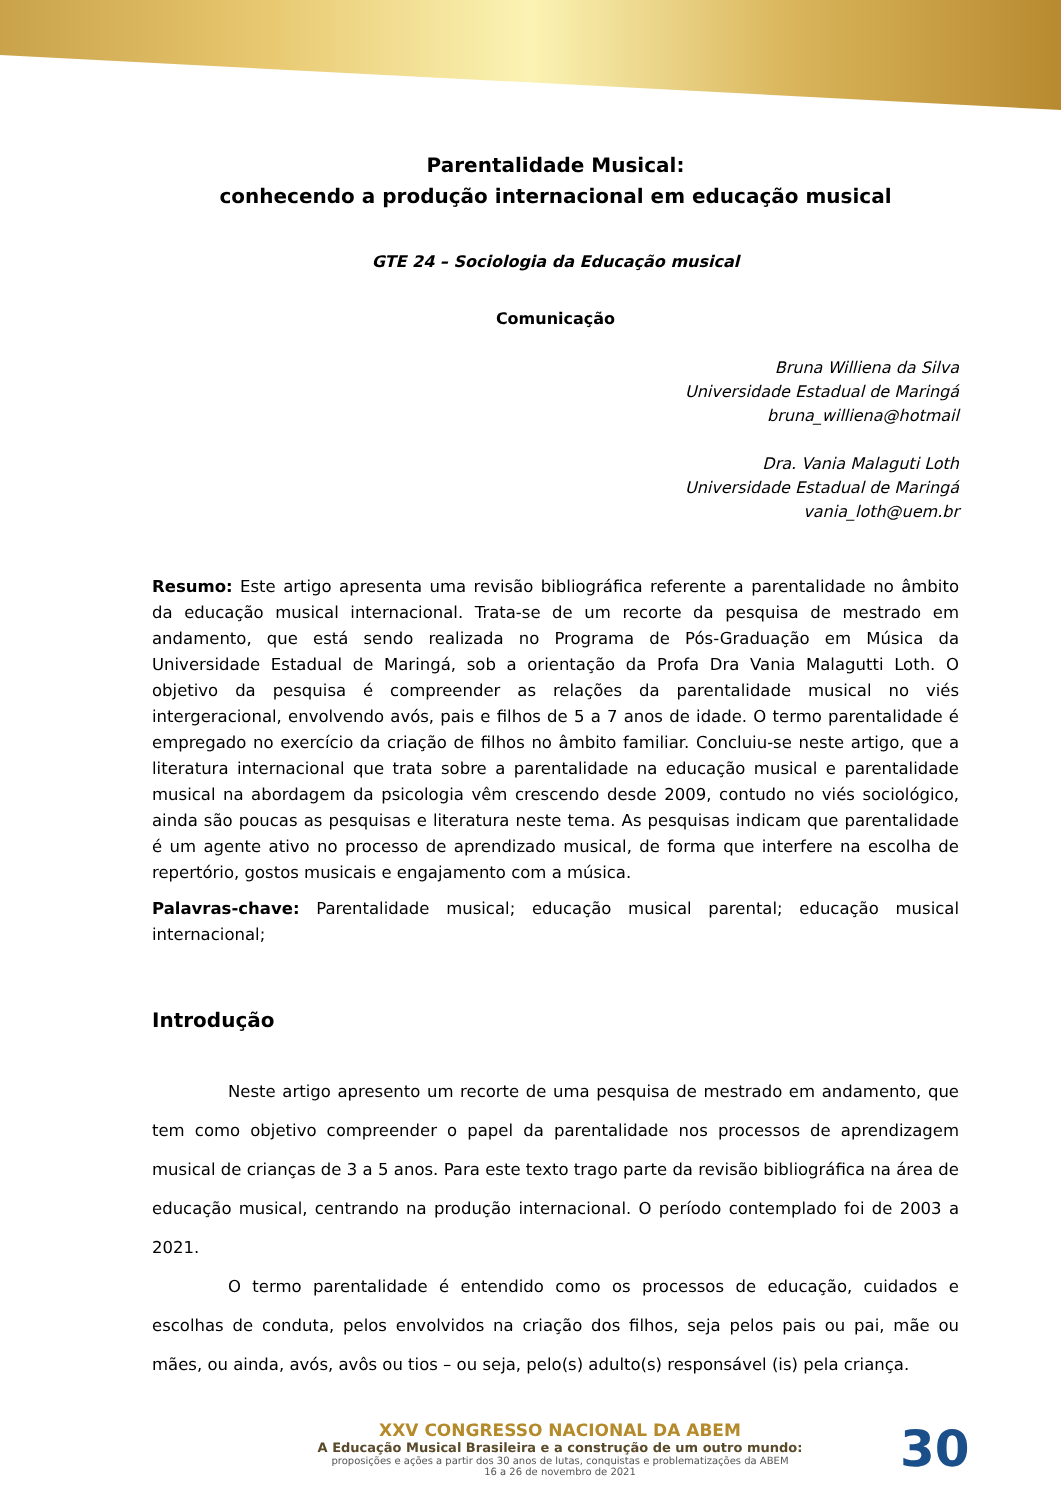Parentalidade Musical:
conhecendo a produção internacional em educação musical
GTE 24 – Sociologia da Educação musical
Comunicação
Bruna Williena da Silva
Universidade Estadual de Maringá
bruna_williena@hotmail
Dra. Vania Malaguti Loth
Universidade Estadual de Maringá
vania_loth@uem.br
Resumo: Este artigo apresenta uma revisão bibliográfica referente a parentalidade no âmbito da educação musical internacional. Trata-se de um recorte da pesquisa de mestrado em andamento, que está sendo realizada no Programa de Pós-Graduação em Música da Universidade Estadual de Maringá, sob a orientação da Profa Dra Vania Malagutti Loth. O objetivo da pesquisa é compreender as relações da parentalidade musical no viés intergeracional, envolvendo avós, pais e filhos de 5 a 7 anos de idade. O termo parentalidade é empregado no exercício da criação de filhos no âmbito familiar. Concluiu-se neste artigo, que a literatura internacional que trata sobre a parentalidade na educação musical e parentalidade musical na abordagem da psicologia vêm crescendo desde 2009, contudo no viés sociológico, ainda são poucas as pesquisas e literatura neste tema. As pesquisas indicam que parentalidade é um agente ativo no processo de aprendizado musical, de forma que interfere na escolha de repertório, gostos musicais e engajamento com a música.
Palavras-chave: Parentalidade musical; educação musical parental; educação musical internacional;
Introdução
Neste artigo apresento um recorte de uma pesquisa de mestrado em andamento, que tem como objetivo compreender o papel da parentalidade nos processos de aprendizagem musical de crianças de 3 a 5 anos. Para este texto trago parte da revisão bibliográfica na área de educação musical, centrando na produção internacional. O período contemplado foi de 2003 a 2021.
O termo parentalidade é entendido como os processos de educação, cuidados e escolhas de conduta, pelos envolvidos na criação dos filhos, seja pelos pais ou pai, mãe ou mães, ou ainda, avós, avôs ou tios – ou seja, pelo(s) adulto(s) responsável (is) pela criança.
XXV CONGRESSO NACIONAL DA ABEM
A Educação Musical Brasileira e a construção de um outro mundo:
proposições e ações a partir dos 30 anos de lutas, conquistas e problematizações da ABEM
16 a 26 de novembro de 2021
30